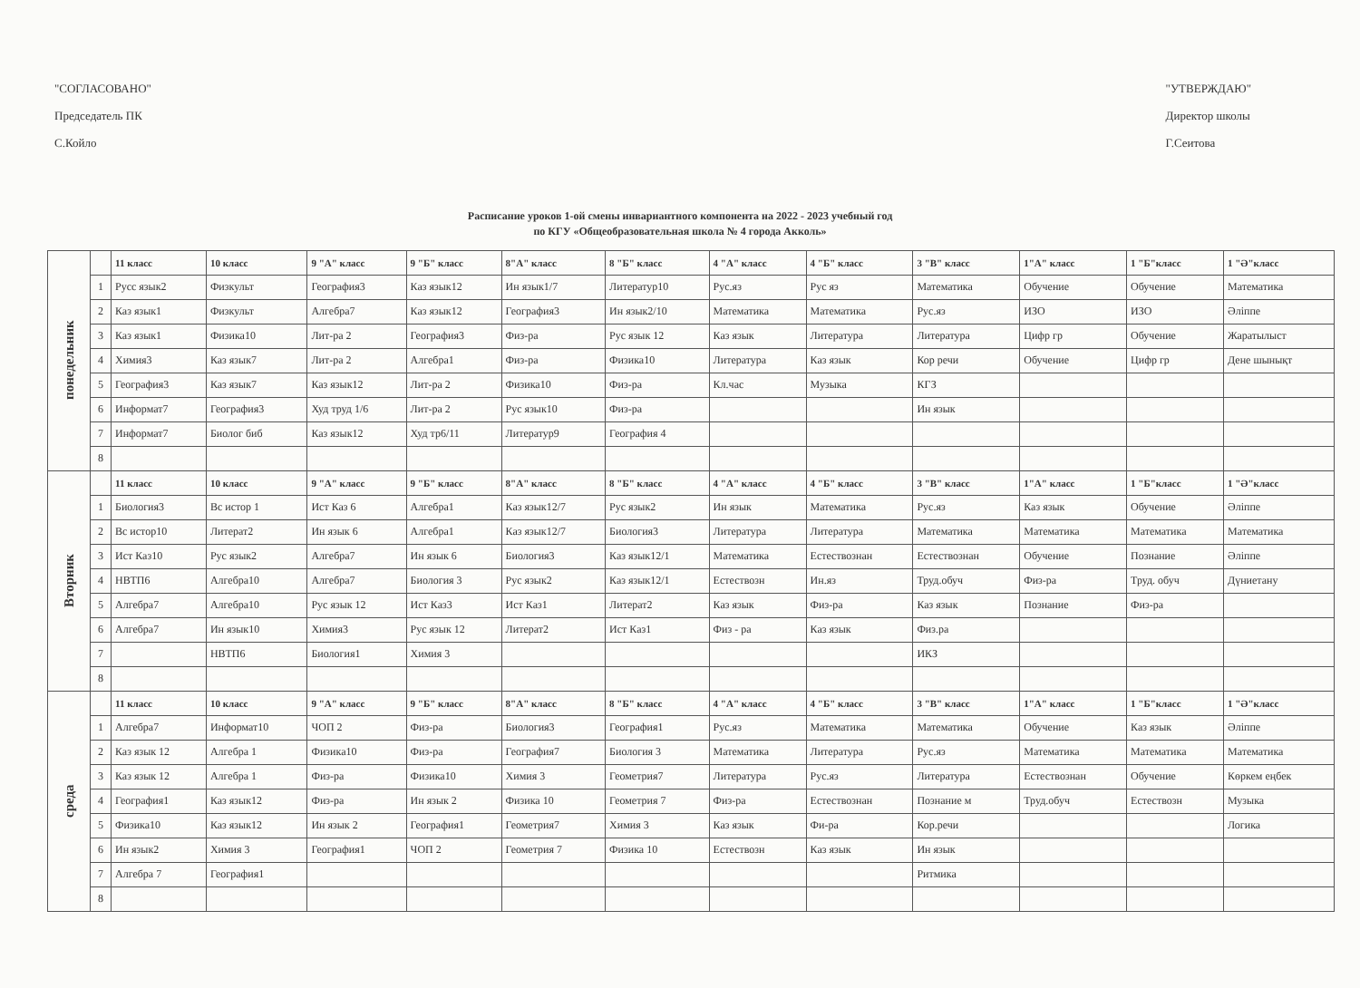"СОГЛАСОВАНО"
Председатель ПК
С.Койло
"УТВЕРЖДАЮ"
Директор школы
Г.Сеитова
Расписание уроков 1-ой смены инвариантного компонента на 2022 - 2023 учебный год
по КГУ «Общеобразовательная школа № 4 города Акколь»
| понедельник | | 11 класс | 10 класс | 9 "А" класс | 9 "Б" класс | 8"А" класс | 8 "Б" класс | 4 "А" класс | 4 "Б" класс | 3 "В" класс | 1"А" класс | 1 "Б"класс | 1 "Ә"класс |
| | 1 | Русс язык2 | Физкульт | География3 | Каз язык12 | Ин язык1/7 | Литератур10 | Рус.яз | Рус яз | Математика | Обучение | Обучение | Математика |
| | 2 | Каз язык1 | Физкульт | Алгебра7 | Каз язык12 | География3 | Ин язык2/10 | Математика | Математика | Рус.яз | ИЗО | ИЗО | Әліппе |
| | 3 | Каз язык1 | Физика10 | Лит-ра 2 | География3 | Физ-ра | Рус язык 12 | Каз язык | Литература | Литература | Цифр гр | Обучение | Жаратылыст |
| | 4 | Химия3 | Каз язык7 | Лит-ра 2 | Алгебра1 | Физ-ра | Физика10 | Литература | Каз язык | Кор речи | Обучение | Цифр гр | Дене шынықт |
| | 5 | География3 | Каз язык7 | Каз язык12 | Лит-ра 2 | Физика10 | Физ-ра | Кл.час | Музыка | КГЗ | | | |
| | 6 | Информат7 | География3 | Худ труд 1/6 | Лит-ра 2 | Рус язык10 | Физ-ра | | | Ин язык | | | |
| | 7 | Информат7 | Биолог биб | Каз язык12 | Худ тр6/11 | Литератур9 | География 4 | | | | | | |
| | 8 | | | | | | | | | | | | |
| Вторник | | 11 класс | 10 класс | 9 "А" класс | 9 "Б" класс | 8"А" класс | 8 "Б" класс | 4 "А" класс | 4 "Б" класс | 3 "В" класс | 1"А" класс | 1 "Б"класс | 1 "Ә"класс |
| | 1 | Биология3 | Вс истор 1 | Ист Каз 6 | Алгебра1 | Каз язык12/7 | Рус язык2 | Ин язык | Математика | Рус.яз | Каз язык | Обучение | Әліппе |
| | 2 | Вс истор10 | Литерат2 | Ин язык 6 | Алгебра1 | Каз язык12/7 | Биология3 | Литература | Литература | Математика | Математика | Математика | Математика |
| | 3 | Ист Каз10 | Рус язык2 | Алгебра7 | Ин язык 6 | Биология3 | Каз язык12/1 | Математика | Естествознан | Естествознан | Обучение | Познание | Әліппе |
| | 4 | НВТП6 | Алгебра10 | Алгебра7 | Биология 3 | Рус язык2 | Каз язык12/1 | Естествозн | Ин.яз | Труд.обуч | Физ-ра | Труд. обуч | Дүниетану |
| | 5 | Алгебра7 | Алгебра10 | Рус язык 12 | Ист Каз3 | Ист Каз1 | Литерат2 | Каз язык | Физ-ра | Каз язык | Познание | Физ-ра | |
| | 6 | Алгебра7 | Ин язык10 | Химия3 | Рус язык 12 | Литерат2 | Ист Каз1 | Физ - ра | Каз язык | Физ.ра | | | |
| | 7 | | НВТП6 | Биология1 | Химия 3 | | | | | ИКЗ | | | |
| | 8 | | | | | | | | | | | | |
| среда | | 11 класс | 10 класс | 9 "А" класс | 9 "Б" класс | 8"А" класс | 8 "Б" класс | 4 "А" класс | 4 "Б" класс | 3 "В" класс | 1"А" класс | 1 "Б"класс | 1 "Ә"класс |
| | 1 | Алгебра7 | Информат10 | ЧОП 2 | Физ-ра | Биология3 | География1 | Рус.яз | Математика | Математика | Обучение | Каз язык | Әліппе |
| | 2 | Каз язык 12 | Алгебра 1 | Физика10 | Физ-ра | География7 | Биология 3 | Математика | Литература | Рус.яз | Математика | Математика | Математика |
| | 3 | Каз язык 12 | Алгебра 1 | Физ-ра | Физика10 | Химия 3 | Геометрия7 | Литература | Рус.яз | Литература | Естествознан | Обучение | Көркем еңбек |
| | 4 | География1 | Каз язык12 | Физ-ра | Ин язык 2 | Физика 10 | Геометрия 7 | Физ-ра | Естествознан | Познание м | Труд.обуч | Естествозн | Музыка |
| | 5 | Физика10 | Каз язык12 | Ин язык 2 | География1 | Геометрия7 | Химия 3 | Каз язык | Фи-ра | Кор.речи | | | Логика |
| | 6 | Ин язык2 | Химия 3 | География1 | ЧОП 2 | Геометрия 7 | Физика 10 | Естествозн | Каз язык | Ин язык | | | |
| | 7 | Алгебра 7 | География1 | | | | | | | Ритмика | | | |
| | 8 | | | | | | | | | | | | |